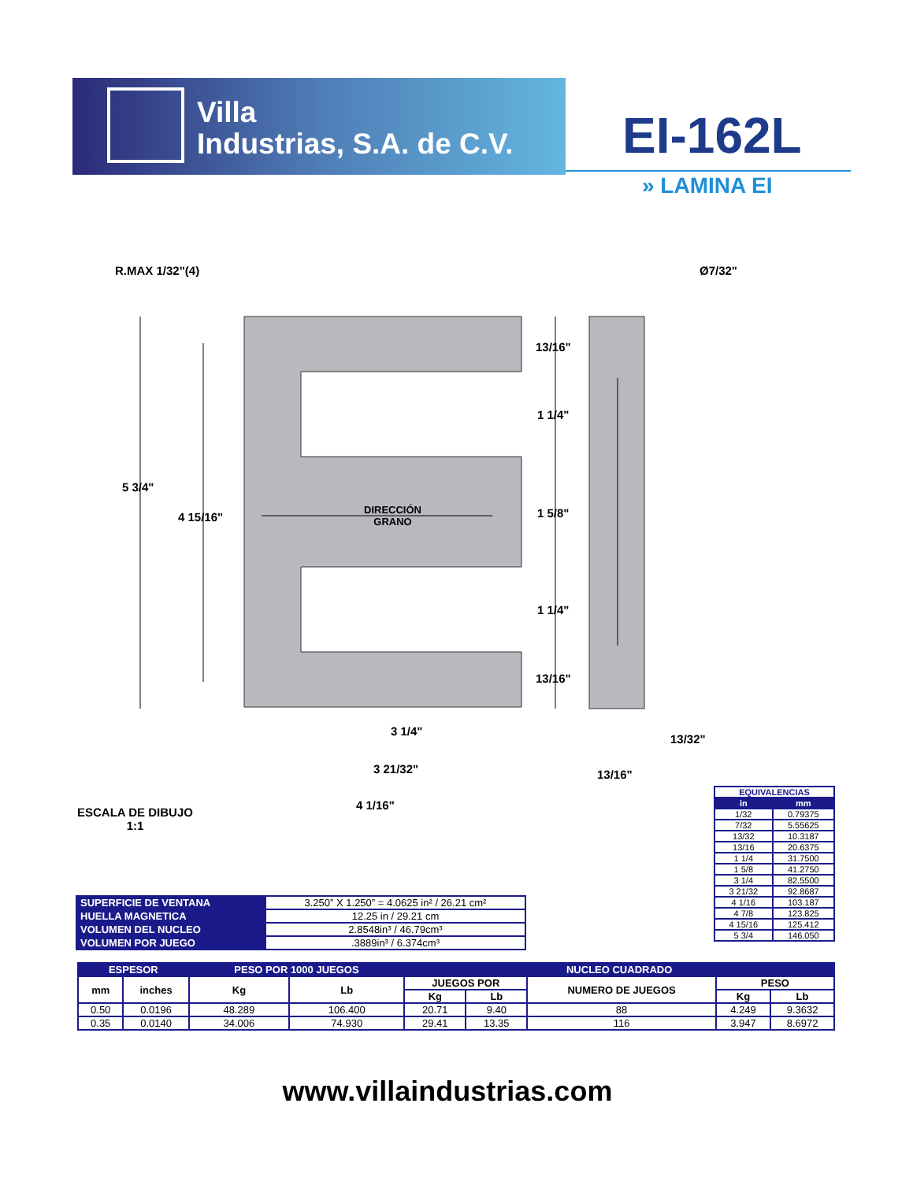Villa
Industrias, S.A. de C.V.
EI-162L
» LAMINA EI
R.MAX 1/32"(4) Ø7/32"
5 3/4"
4 15/16"
DIRECCIÓN
GRANO
13/16"
1 1/4"
1 5/8"
1 1/4"
13/16"
3 1/4"
3 21/32"
4 1/16"
13/32"
13/16"
ESCALA DE DIBUJO
1:1
| EQUIVALENCIAS | |
| in | mm |
| 1/32 | 0.79375 |
| 7/32 | 5.55625 |
| 13/32 | 10.3187 |
| 13/16 | 20.6375 |
| 1 1/4 | 31.7500 |
| 1 5/8 | 41.2750 |
| 3 1/4 | 82.5500 |
| 3 21/32 | 92.8687 |
| 4 1/16 | 103.187 |
| 4 7/8 | 123.825 |
| 4 15/16 | 125.412 |
| 5 3/4 | 146.050 |
| SUPERFICIE DE VENTANA | 3.250” X 1.250” = 4.0625 in² / 26.21 cm² |
| HUELLA MAGNETICA | 12.25 in / 29.21 cm |
| VOLUMEN DEL NUCLEO | 2.8548in³ / 46.79cm³ |
| VOLUMEN POR JUEGO | .3889in³ / 6.374cm³ |
| ESPESOR | | PESO POR 1000 JUEGOS | | NUCLEO CUADRADO | | | | |
| --- | --- | --- | --- | --- | --- | --- | --- | --- |
| mm | inches | Kg | Lb | JUEGOS POR | | NUMERO DE JUEGOS | PESO | |
| | | | | Kg | Lb | | Kg | Lb |
| 0.50 | 0.0196 | 48.289 | 106.400 | 20.71 | 9.40 | 88 | 4.249 | 9.3632 |
| 0.35 | 0.0140 | 34.006 | 74.930 | 29.41 | 13.35 | 116 | 3.947 | 8.6972 |
www.villaindustrias.com